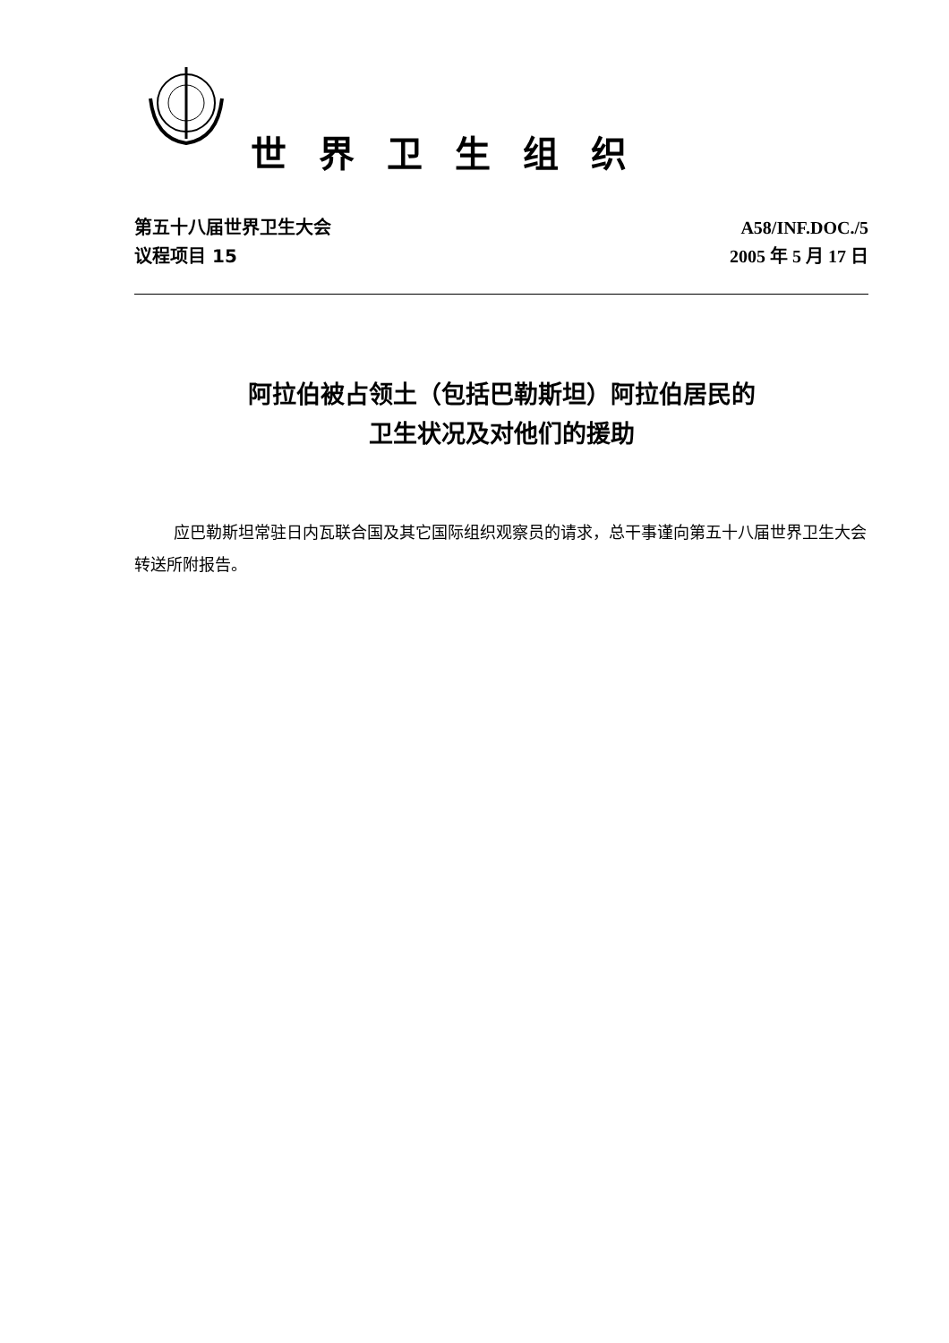世界卫生组织
第五十八届世界卫生大会
议程项目 15
A58/INF.DOC./5
2005 年 5 月 17 日
阿拉伯被占领土（包括巴勒斯坦）阿拉伯居民的
卫生状况及对他们的援助
应巴勒斯坦常驻日内瓦联合国及其它国际组织观察员的请求，总干事谨向第五十八届世界卫生大会转送所附报告。